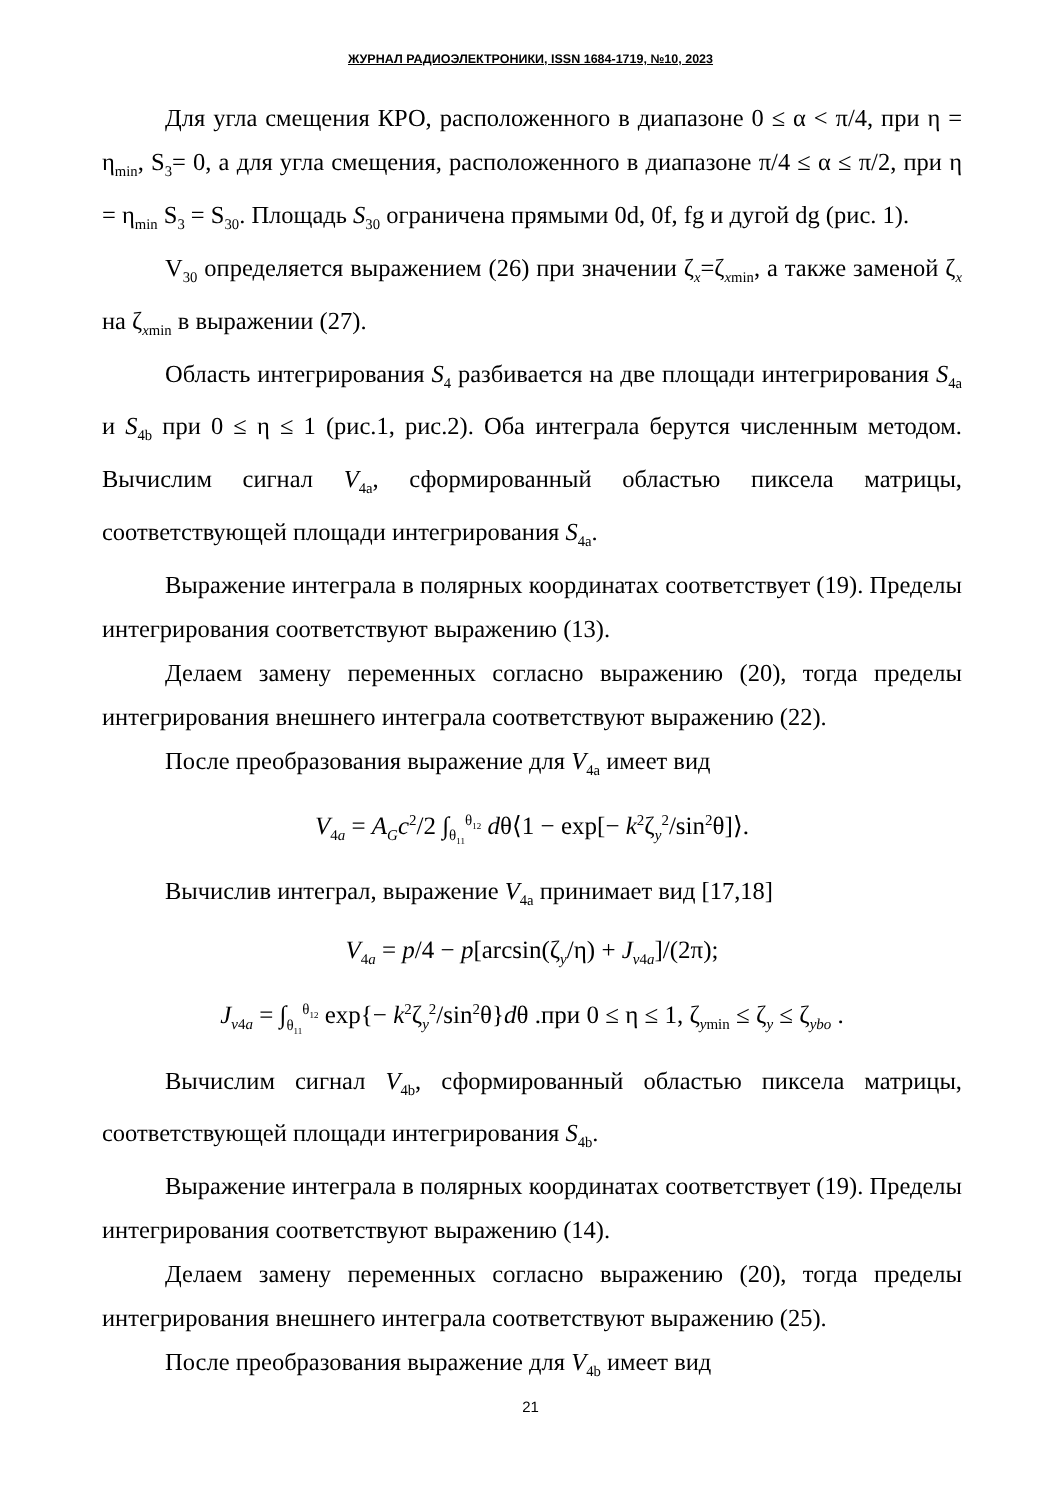ЖУРНАЛ РАДИОЭЛЕКТРОНИКИ, ISSN 1684-1719, №10, 2023
Для угла смещения КРО, расположенного в диапазоне 0 ≤ α < π/4, при η = η<sub>min</sub>, S<sub>3</sub>= 0, а для угла смещения, расположенного в диапазоне π/4 ≤ α ≤ π/2, при η = η<sub>min</sub> S<sub>3</sub> = S<sub>30</sub>. Площадь S<sub>30</sub> ограничена прямыми 0d, 0f, fg и дугой dg (рис. 1).
V<sub>30</sub> определяется выражением (26) при значении ζ<sub>x</sub>=ζ<sub>xmin</sub>, а также заменой ζ<sub>x</sub> на ζ<sub>xmin</sub> в выражении (27).
Область интегрирования S<sub>4</sub> разбивается на две площади интегрирования S<sub>4a</sub> и S<sub>4b</sub> при 0 ≤ η ≤ 1 (рис.1, рис.2). Оба интеграла берутся численным методом. Вычислим сигнал V<sub>4a</sub>, сформированный областью пиксела матрицы, соответствующей площади интегрирования S<sub>4a</sub>.
Выражение интеграла в полярных координатах соответствует (19). Пределы интегрирования соответствуют выражению (13).
Делаем замену переменных согласно выражению (20), тогда пределы интегрирования внешнего интеграла соответствуют выражению (22).
После преобразования выражение для V<sub>4a</sub> имеет вид
V<sub>4a</sub> = A<sub>G</sub>c<sup>2</sup>/2 ∫<sub>θ<sub>11</sub></sub><sup>θ<sub>12</sub></sup> dθ⟨1 − exp[− k<sup>2</sup>ζ<sub>y</sub><sup>2</sup>/sin<sup>2</sup>θ]⟩.
Вычислив интеграл, выражение V<sub>4a</sub> принимает вид [17,18]
V<sub>4a</sub> = p/4 − p[arcsin(ζ<sub>y</sub>/η) + J<sub>v4a</sub>]/(2π);
J<sub>v4a</sub> = ∫<sub>θ<sub>11</sub></sub><sup>θ<sub>12</sub></sup> exp{− k<sup>2</sup>ζ<sub>y</sub><sup>2</sup>/sin<sup>2</sup>θ}dθ .при 0 ≤ η ≤ 1, ζ<sub>ymin</sub> ≤ ζ<sub>y</sub> ≤ ζ<sub>ybo</sub> .
Вычислим сигнал V<sub>4b</sub>, сформированный областью пиксела матрицы, соответствующей площади интегрирования S<sub>4b</sub>.
Выражение интеграла в полярных координатах соответствует (19). Пределы интегрирования соответствуют выражению (14).
Делаем замену переменных согласно выражению (20), тогда пределы интегрирования внешнего интеграла соответствуют выражению (25).
После преобразования выражение для V<sub>4b</sub> имеет вид
21